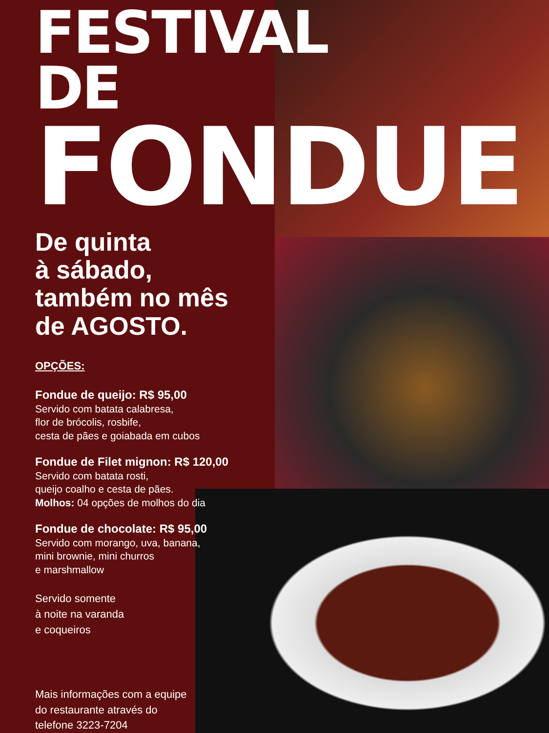FESTIVAL DE
FONDUE
De quinta
à sábado,
também no mês
de AGOSTO.
OPÇÕES:
Fondue de queijo: R$ 95,00
Servido com batata calabresa,
flor de brócolis, rosbife,
cesta de pães e goiabada em cubos
Fondue de Filet mignon: R$ 120,00
Servido com batata rosti,
queijo coalho e cesta de pães.
Molhos: 04 opções de molhos do dia
Fondue de chocolate: R$ 95,00
Servido com morango, uva, banana,
mini brownie, mini churros
e marshmallow
Servido somente
à noite na varanda
e coqueiros
Mais informações com a equipe
do restaurante através do
telefone 3223-7204